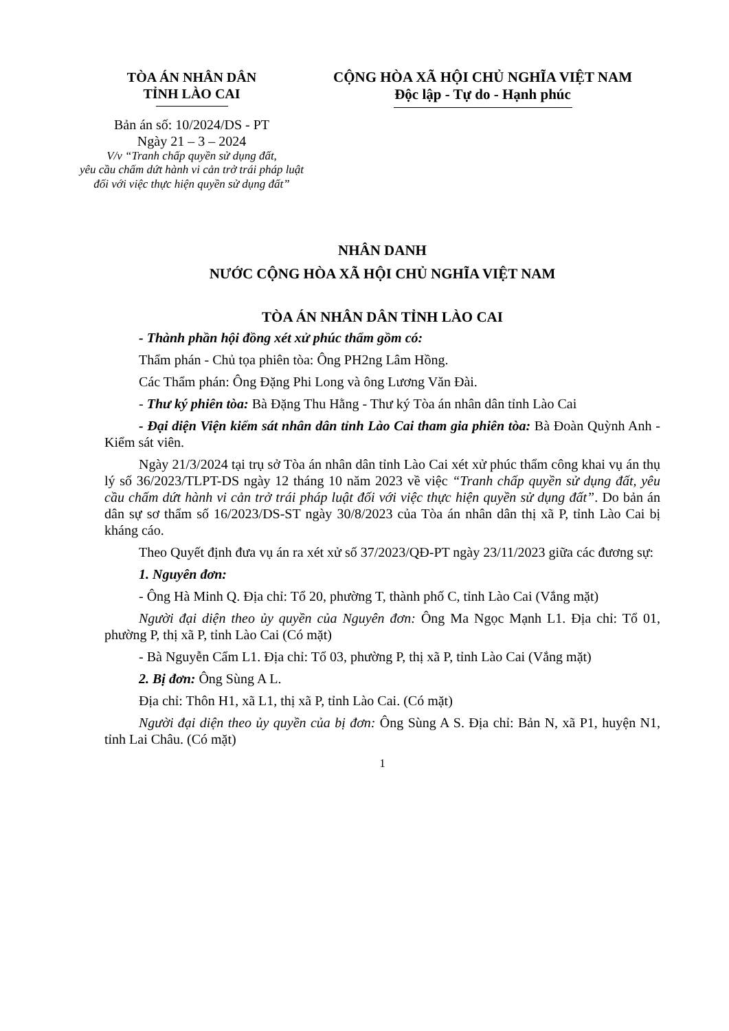TÒA ÁN NHÂN DÂN
TỈNH LÀO CAI
Bản án số: 10/2024/DS - PT
Ngày 21 – 3 – 2024
V/v “Tranh chấp quyền sử dụng đất,
yêu cầu chấm dứt hành vi cản trở trái pháp luật
đối với việc thực hiện quyền sử dụng đất”
CỘNG HÒA XÃ HỘI CHỦ NGHĨA VIỆT NAM
Độc lập - Tự do - Hạnh phúc
NHÂN DANH
NƯỚC CỘNG HÒA XÃ HỘI CHỦ NGHĨA VIỆT NAM
TÒA ÁN NHÂN DÂN TỈNH LÀO CAI
- Thành phần hội đồng xét xử phúc thẩm gồm có:
Thẩm phán - Chủ tọa phiên tòa: Ông PH2ng Lâm Hồng.
Các Thẩm phán: Ông Đặng Phi Long và ông Lương Văn Đài.
- Thư ký phiên tòa: Bà Đặng Thu Hằng - Thư ký Tòa án nhân dân tỉnh Lào Cai
- Đại diện Viện kiểm sát nhân dân tỉnh Lào Cai tham gia phiên tòa: Bà Đoàn Quỳnh Anh - Kiểm sát viên.
Ngày 21/3/2024 tại trụ sở Tòa án nhân dân tỉnh Lào Cai xét xử phúc thẩm công khai vụ án thụ lý số 36/2023/TLPT-DS ngày 12 tháng 10 năm 2023 về việc “Tranh chấp quyền sử dụng đất, yêu cầu chấm dứt hành vi cản trở trái pháp luật đối với việc thực hiện quyền sử dụng đất”. Do bản án dân sự sơ thẩm số 16/2023/DS-ST ngày 30/8/2023 của Tòa án nhân dân thị xã P, tỉnh Lào Cai bị kháng cáo.
Theo Quyết định đưa vụ án ra xét xử số 37/2023/QĐ-PT ngày 23/11/2023 giữa các đương sự:
1. Nguyên đơn:
- Ông Hà Minh Q. Địa chỉ: Tổ 20, phường T, thành phố C, tỉnh Lào Cai (Vắng mặt)
Người đại diện theo ủy quyền của Nguyên đơn: Ông Ma Ngọc Mạnh L1. Địa chỉ: Tổ 01, phường P, thị xã P, tỉnh Lào Cai (Có mặt)
- Bà Nguyễn Cẩm L1. Địa chỉ: Tổ 03, phường P, thị xã P, tỉnh Lào Cai (Vắng mặt)
2. Bị đơn: Ông Sùng A L.
Địa chỉ: Thôn H1, xã L1, thị xã P, tỉnh Lào Cai. (Có mặt)
Người đại diện theo ủy quyền của bị đơn: Ông Sùng A S. Địa chỉ: Bản N, xã P1, huyện N1, tỉnh Lai Châu. (Có mặt)
1